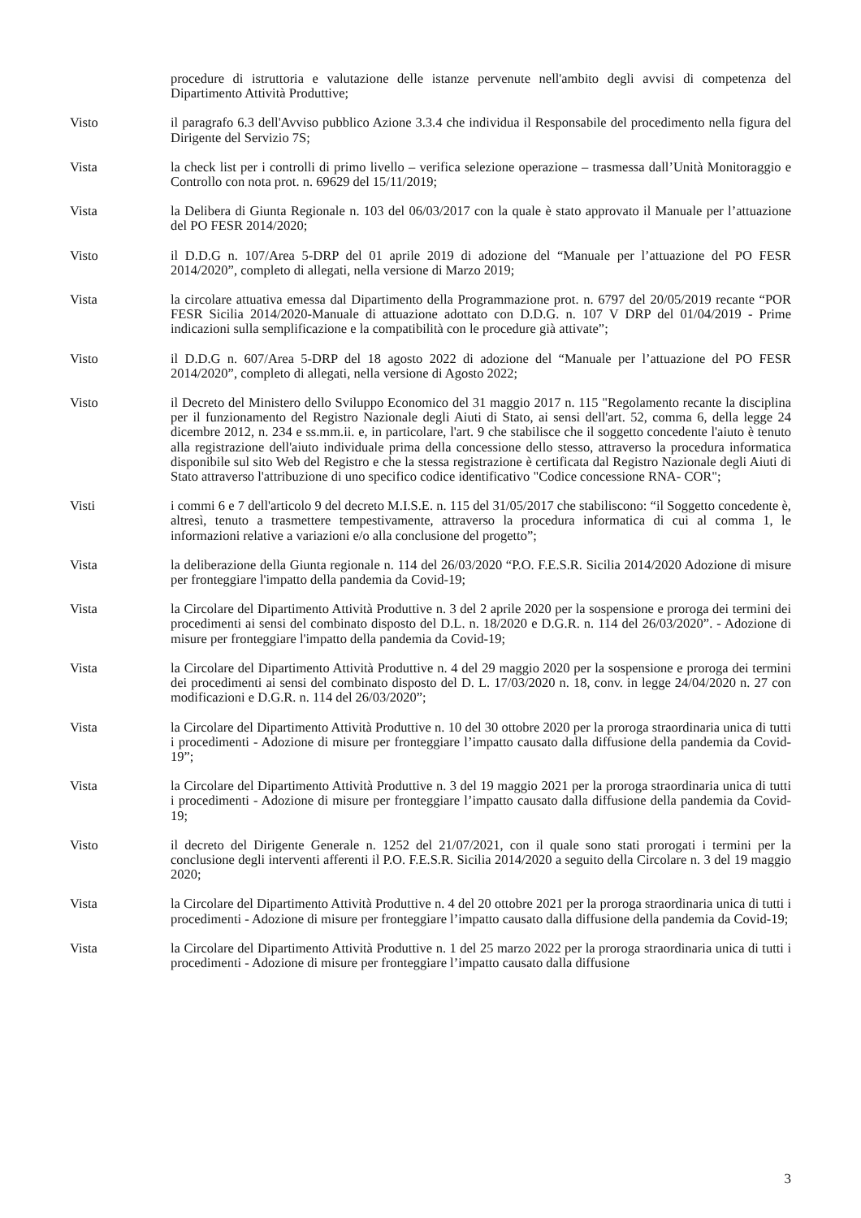procedure di istruttoria e valutazione delle istanze pervenute nell'ambito degli avvisi di competenza del Dipartimento Attività Produttive;
Visto il paragrafo 6.3 dell'Avviso pubblico Azione 3.3.4 che individua il Responsabile del procedimento nella figura del Dirigente del Servizio 7S;
Vista la check list per i controlli di primo livello – verifica selezione operazione – trasmessa dall’Unità Monitoraggio e Controllo con nota prot. n. 69629 del 15/11/2019;
Vista la Delibera di Giunta Regionale n. 103 del 06/03/2017 con la quale è stato approvato il Manuale per l’attuazione del PO FESR 2014/2020;
Visto il D.D.G n. 107/Area 5-DRP del 01 aprile 2019 di adozione del “Manuale per l’attuazione del PO FESR 2014/2020”, completo di allegati, nella versione di Marzo 2019;
Vista la circolare attuativa emessa dal Dipartimento della Programmazione prot. n. 6797 del 20/05/2019 recante “POR FESR Sicilia 2014/2020-Manuale di attuazione adottato con D.D.G. n. 107 V DRP del 01/04/2019 - Prime indicazioni sulla semplificazione e la compatibilità con le procedure già attivate”;
Visto il D.D.G n. 607/Area 5-DRP del 18 agosto 2022 di adozione del “Manuale per l’attuazione del PO FESR 2014/2020”, completo di allegati, nella versione di Agosto 2022;
Visto il Decreto del Ministero dello Sviluppo Economico del 31 maggio 2017 n. 115 "Regolamento recante la disciplina per il funzionamento del Registro Nazionale degli Aiuti di Stato, ai sensi dell'art. 52, comma 6, della legge 24 dicembre 2012, n. 234 e ss.mm.ii. e, in particolare, l'art. 9 che stabilisce che il soggetto concedente l'aiuto è tenuto alla registrazione dell'aiuto individuale prima della concessione dello stesso, attraverso la procedura informatica disponibile sul sito Web del Registro e che la stessa registrazione è certificata dal Registro Nazionale degli Aiuti di Stato attraverso l'attribuzione di uno specifico codice identificativo "Codice concessione RNA- COR";
Visti i commi 6 e 7 dell'articolo 9 del decreto M.I.S.E. n. 115 del 31/05/2017 che stabiliscono: “il Soggetto concedente è, altresì, tenuto a trasmettere tempestivamente, attraverso la procedura informatica di cui al comma 1, le informazioni relative a variazioni e/o alla conclusione del progetto”;
Vista la deliberazione della Giunta regionale n. 114 del 26/03/2020 “P.O. F.E.S.R. Sicilia 2014/2020 Adozione di misure per fronteggiare l'impatto della pandemia da Covid-19;
Vista la Circolare del Dipartimento Attività Produttive n. 3 del 2 aprile 2020 per la sospensione e proroga dei termini dei procedimenti ai sensi del combinato disposto del D.L. n. 18/2020 e D.G.R. n. 114 del 26/03/2020”. - Adozione di misure per fronteggiare l'impatto della pandemia da Covid-19;
Vista la Circolare del Dipartimento Attività Produttive n. 4 del 29 maggio 2020 per la sospensione e proroga dei termini dei procedimenti ai sensi del combinato disposto del D. L. 17/03/2020 n. 18, conv. in legge 24/04/2020 n. 27 con modificazioni e D.G.R. n. 114 del 26/03/2020”;
Vista la Circolare del Dipartimento Attività Produttive n. 10 del 30 ottobre 2020 per la proroga straordinaria unica di tutti i procedimenti - Adozione di misure per fronteggiare l’impatto causato dalla diffusione della pandemia da Covid-19”;
Vista la Circolare del Dipartimento Attività Produttive n. 3 del 19 maggio 2021 per la proroga straordinaria unica di tutti i procedimenti - Adozione di misure per fronteggiare l’impatto causato dalla diffusione della pandemia da Covid-19;
Visto il decreto del Dirigente Generale n. 1252 del 21/07/2021, con il quale sono stati prorogati i termini per la conclusione degli interventi afferenti il P.O. F.E.S.R. Sicilia 2014/2020 a seguito della Circolare n. 3 del 19 maggio 2020;
Vista la Circolare del Dipartimento Attività Produttive n. 4 del 20 ottobre 2021 per la proroga straordinaria unica di tutti i procedimenti - Adozione di misure per fronteggiare l’impatto causato dalla diffusione della pandemia da Covid-19;
Vista la Circolare del Dipartimento Attività Produttive n. 1 del 25 marzo 2022 per la proroga straordinaria unica di tutti i procedimenti - Adozione di misure per fronteggiare l’impatto causato dalla diffusione
3